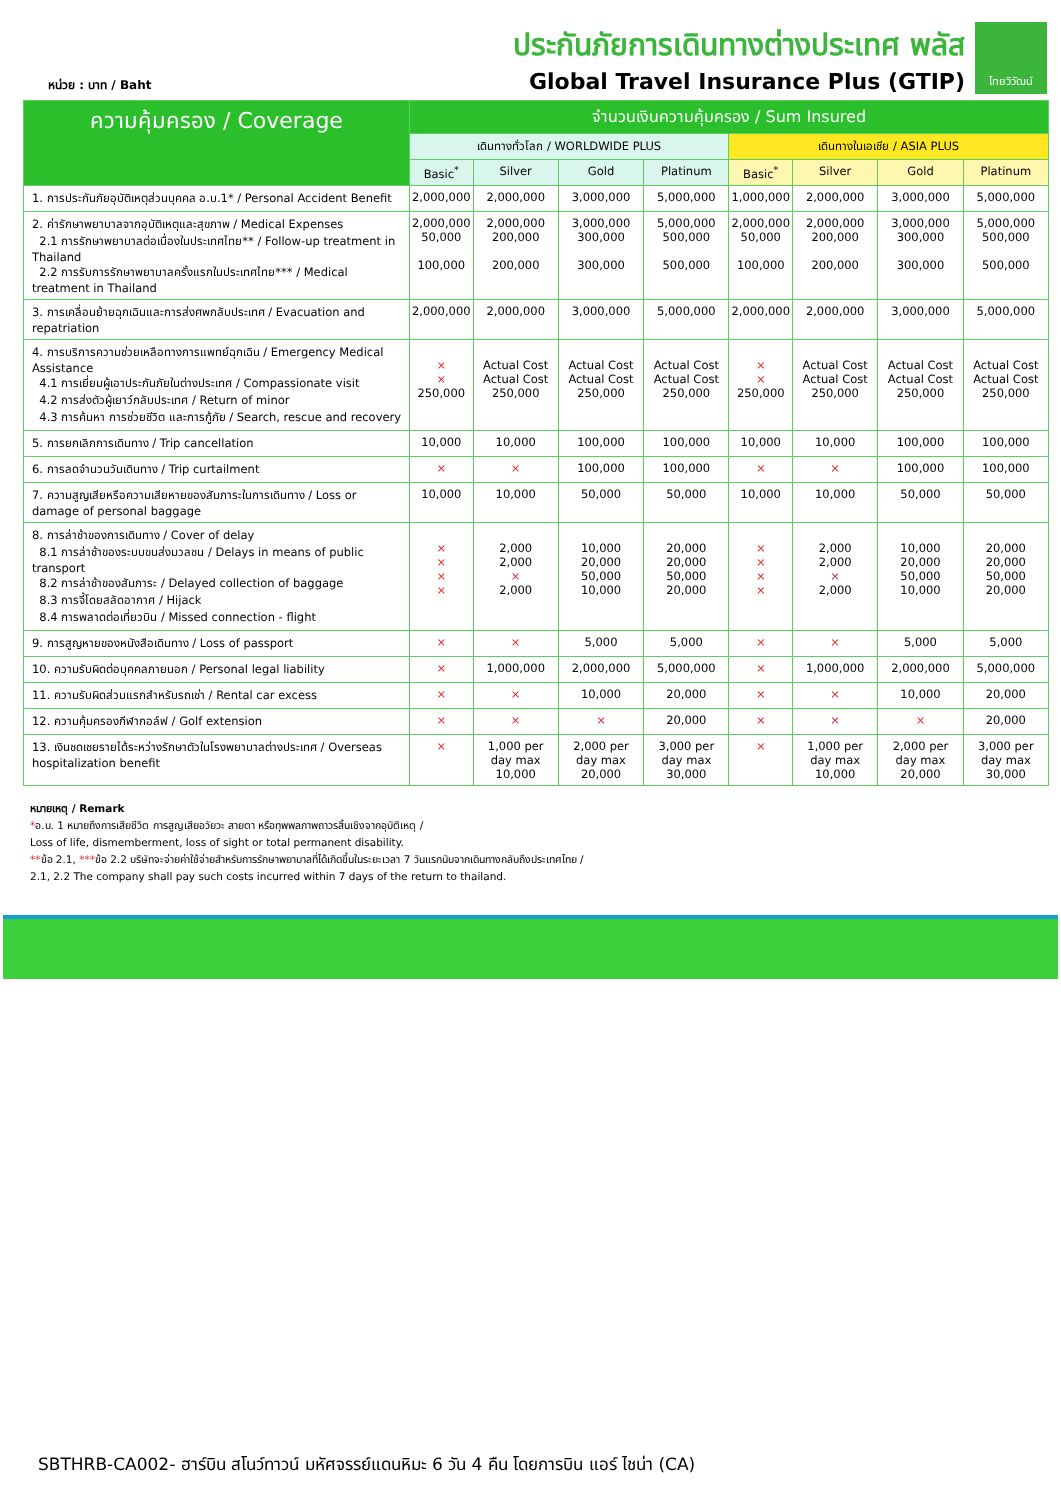หน่วย : บาท / Baht
ประกันภัยการเดินทางต่างประเทศ พลัส
Global Travel Insurance Plus (GTIP)
ไทยวิวัฒน์
| ความคุ้มครอง / Coverage | จำนวนเงินความคุ้มครอง / Sum Insured | | | | | | | |
| --- | --- | --- | --- | --- | --- | --- | --- | --- |
| | เดินทางทั่วโลก / WORLDWIDE PLUS | | | | เดินทางในเอเชีย / ASIA PLUS | | | |
| | Basic<sup>*</sup> | Silver | Gold | Platinum | Basic<sup>*</sup> | Silver | Gold | Platinum |
| 1. การประกันภัยอุบัติเหตุส่วนบุคคล อ.บ.1* / Personal Accident Benefit | 2,000,000 | 2,000,000 | 3,000,000 | 5,000,000 | 1,000,000 | 2,000,000 | 3,000,000 | 5,000,000 |
| 2. ค่ารักษาพยาบาลจากอุบัติเหตุและสุขภาพ / Medical Expenses 2.1 การรักษาพยาบาลต่อเนื่องในประเทศไทย** / Follow-up treatment in Thailand 2.2 การรับการรักษาพยาบาลครั้งแรกในประเทศไทย*** / Medical treatment in Thailand | 2,000,000 50,000 100,000 | 2,000,000 200,000 200,000 | 3,000,000 300,000 300,000 | 5,000,000 500,000 500,000 | 2,000,000 50,000 100,000 | 2,000,000 200,000 200,000 | 3,000,000 300,000 300,000 | 5,000,000 500,000 500,000 |
| 3. การเคลื่อนย้ายฉุกเฉินและการส่งศพกลับประเทศ / Evacuation and repatriation | 2,000,000 | 2,000,000 | 3,000,000 | 5,000,000 | 2,000,000 | 2,000,000 | 3,000,000 | 5,000,000 |
| 4. การบริการความช่วยเหลือทางการแพทย์ฉุกเฉิน / Emergency Medical Assistance 4.1 การเยี่ยมผู้เอาประกันภัยในต่างประเทศ / Compassionate visit 4.2 การส่งตัวผู้เยาว์กลับประเทศ / Return of minor 4.3 การค้นหา การช่วยชีวิต และการกู้ภัย / Search, rescue and recovery | × × 250,000 | Actual Cost Actual Cost 250,000 | Actual Cost Actual Cost 250,000 | Actual Cost Actual Cost 250,000 | × × 250,000 | Actual Cost Actual Cost 250,000 | Actual Cost Actual Cost 250,000 | Actual Cost Actual Cost 250,000 |
| 5. การยกเลิกการเดินทาง / Trip cancellation | 10,000 | 10,000 | 100,000 | 100,000 | 10,000 | 10,000 | 100,000 | 100,000 |
| 6. การลดจำนวนวันเดินทาง / Trip curtailment | × | × | 100,000 | 100,000 | × | × | 100,000 | 100,000 |
| 7. ความสูญเสียหรือความเสียหายของสัมภาระในการเดินทาง / Loss or damage of personal baggage | 10,000 | 10,000 | 50,000 | 50,000 | 10,000 | 10,000 | 50,000 | 50,000 |
| 8. การล่าช้าของการเดินทาง / Cover of delay 8.1 การล่าช้าของระบบขนส่งมวลชน / Delays in means of public transport 8.2 การล่าช้าของสัมภาระ / Delayed collection of baggage 8.3 การจี้โดยสลัดอากาศ / Hijack 8.4 การพลาดต่อเที่ยวบิน / Missed connection - flight | × × × × | 2,000 2,000 × 2,000 | 10,000 20,000 50,000 10,000 | 20,000 20,000 50,000 20,000 | × × × × | 2,000 2,000 × 2,000 | 10,000 20,000 50,000 10,000 | 20,000 20,000 50,000 20,000 |
| 9. การสูญหายของหนังสือเดินทาง / Loss of passport | × | × | 5,000 | 5,000 | × | × | 5,000 | 5,000 |
| 10. ความรับผิดต่อบุคคลภายนอก / Personal legal liability | × | 1,000,000 | 2,000,000 | 5,000,000 | × | 1,000,000 | 2,000,000 | 5,000,000 |
| 11. ความรับผิดส่วนแรกสำหรับรถเช่า / Rental car excess | × | × | 10,000 | 20,000 | × | × | 10,000 | 20,000 |
| 12. ความคุ้มครองกีฬากอล์ฟ / Golf extension | × | × | × | 20,000 | × | × | × | 20,000 |
| 13. เงินชดเชยรายได้ระหว่างรักษาตัวในโรงพยาบาลต่างประเทศ / Overseas hospitalization benefit | × | 1,000 per day max 10,000 | 2,000 per day max 20,000 | 3,000 per day max 30,000 | × | 1,000 per day max 10,000 | 2,000 per day max 20,000 | 3,000 per day max 30,000 |
หมายเหตุ / Remark
*อ.บ. 1 หมายถึงการเสียชีวิต การสูญเสียอวัยวะ สายตา หรือทุพพลภาพถาวรสิ้นเชิงจากอุบัติเหตุ /
Loss of life, dismemberment, loss of sight or total permanent disability.
**ข้อ 2.1, ***ข้อ 2.2 บริษัทจะจ่ายค่าใช้จ่ายสำหรับการรักษาพยาบาลที่ได้เกิดขึ้นในระยะเวลา 7 วันแรกนับจากเดินทางกลับถึงประเทศไทย /
2.1, 2.2 The company shall pay such costs incurred within 7 days of the return to thailand.
SBTHRB-CA002- ฮาร์บิน สโนว์ทาวน์ มหัศจรรย์แดนหิมะ 6 วัน 4 คืน โดยการบิน แอร์ ไชน่า (CA)